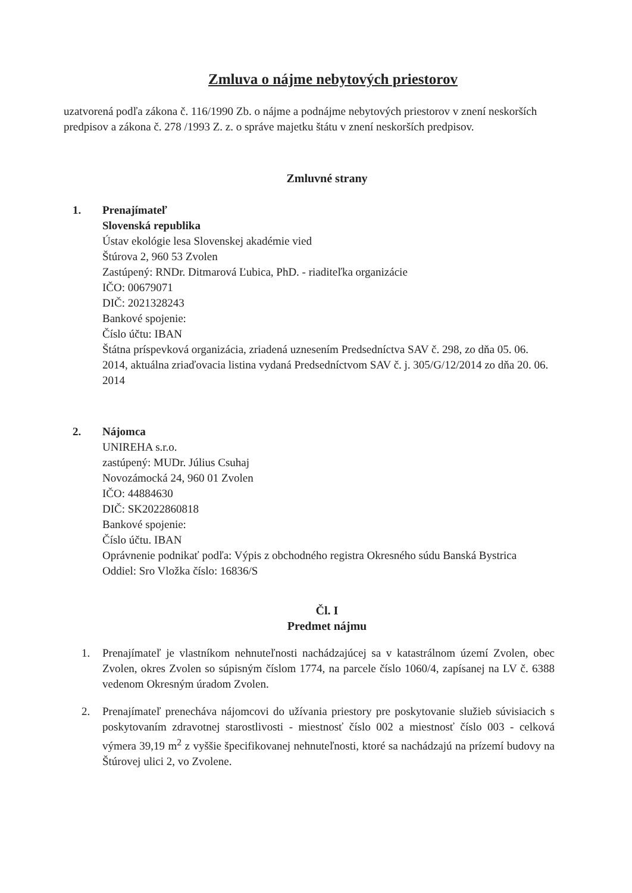Zmluva o nájme nebytových priestorov
uzatvorená podľa zákona č. 116/1990 Zb. o nájme a podnájme nebytových priestorov v znení neskorších predpisov a zákona č. 278 /1993 Z. z. o správe majetku štátu v znení neskorších predpisov.
Zmluvné strany
1. Prenajímateľ
Slovenská republika
Ústav ekológie lesa Slovenskej akadémie vied
Štúrova 2, 960 53 Zvolen
Zastúpený: RNDr. Ditmarová Ľubica, PhD. - riaditeľka organizácie
IČO: 00679071
DIČ: 2021328243
Bankové spojenie:
Číslo účtu: IBAN
Štátna príspevková organizácia, zriadená uznesením Predsedníctva SAV č. 298, zo dňa 05. 06. 2014, aktuálna zriaďovacia listina vydaná Predsedníctvom SAV č. j. 305/G/12/2014 zo dňa 20. 06. 2014
2. Nájomca
UNIREHA s.r.o.
zastúpený: MUDr. Július Csuhaj
Novozámocká 24, 960 01 Zvolen
IČO: 44884630
DIČ: SK2022860818
Bankové spojenie:
Číslo účtu. IBAN
Oprávnenie podnikať podľa: Výpis z obchodného registra Okresného súdu Banská Bystrica
Oddiel: Sro Vložka číslo: 16836/S
Čl. I
Predmet nájmu
1. Prenajímateľ je vlastníkom nehnuteľnosti nachádzajúcej sa v katastrálnom území Zvolen, obec Zvolen, okres Zvolen so súpisným číslom 1774, na parcele číslo 1060/4, zapísanej na LV č. 6388 vedenom Okresným úradom Zvolen.
2. Prenajímateľ prenecháva nájomcovi do užívania priestory pre poskytovanie služieb súvisiacich s poskytovaním zdravotnej starostlivosti - miestnosť číslo 002 a miestnosť číslo 003 - celková výmera 39,19 m<sup>2</sup> z vyššie špecifikovanej nehnuteľnosti, ktoré sa nachádzajú na prízemí budovy na Štúrovej ulici 2, vo Zvolene.